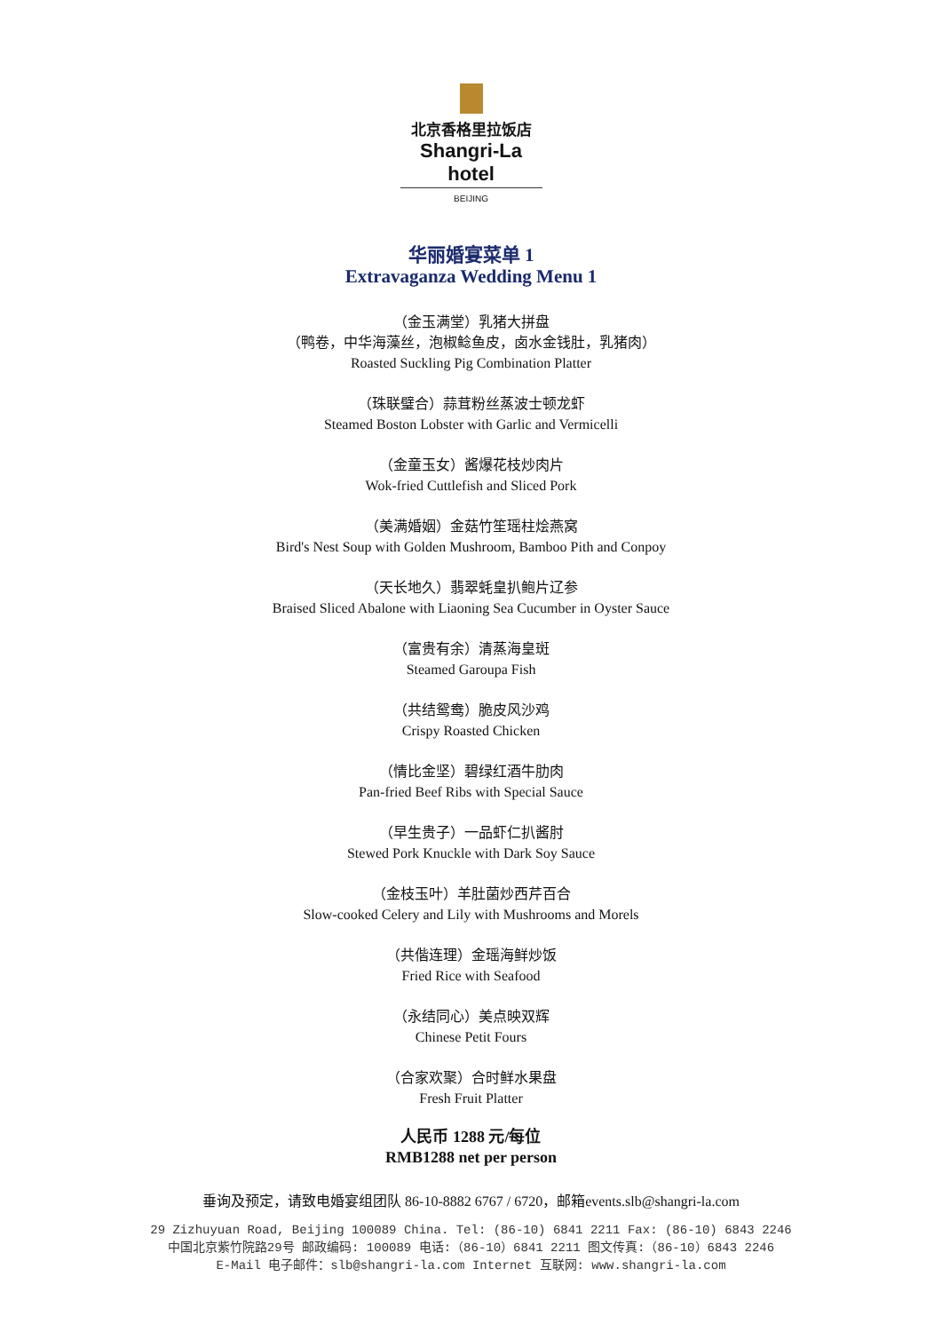北京香格里拉饭店
Shangri-La hotel
BEIJING
华丽婚宴菜单 1
Extravaganza Wedding Menu 1
（金玉满堂）乳猪大拼盘
（鸭卷，中华海藻丝，泡椒鲶鱼皮，卤水金钱肚，乳猪肉）
Roasted Suckling Pig Combination Platter
（珠联璧合）蒜茸粉丝蒸波士顿龙虾
Steamed Boston Lobster with Garlic and Vermicelli
（金童玉女）酱爆花枝炒肉片
Wok-fried Cuttlefish and Sliced Pork
（美满婚姻）金菇竹笙瑶柱烩燕窝
Bird's Nest Soup with Golden Mushroom, Bamboo Pith and Conpoy
（天长地久）翡翠蚝皇扒鲍片辽参
Braised Sliced Abalone with Liaoning Sea Cucumber in Oyster Sauce
（富贵有余）清蒸海皇斑
Steamed Garoupa Fish
（共结鸳鸯）脆皮风沙鸡
Crispy Roasted Chicken
（情比金坚）碧绿红酒牛肋肉
Pan-fried Beef Ribs with Special Sauce
（早生贵子）一品虾仁扒酱肘
Stewed Pork Knuckle with Dark Soy Sauce
（金枝玉叶）羊肚菌炒西芹百合
Slow-cooked Celery and Lily with Mushrooms and Morels
（共偕连理）金瑶海鲜炒饭
Fried Rice with Seafood
（永结同心）美点映双辉
Chinese Petit Fours
（合家欢聚）合时鲜水果盘
Fresh Fruit Platter
人民币 1288 元/每位
RMB1288 net per person
垂询及预定，请致电婚宴组团队 86-10-8882 6767 / 6720，邮箱events.slb@shangri-la.com
29 Zizhuyuan Road, Beijing 100089 China. Tel: (86-10) 6841 2211 Fax: (86-10) 6843 2246
中国北京紫竹院路29号 邮政编码: 100089 电话:（86-10）6841 2211 图文传真:（86-10）6843 2246
E-Mail 电子邮件：slb@shangri-la.com Internet 互联网: www.shangri-la.com